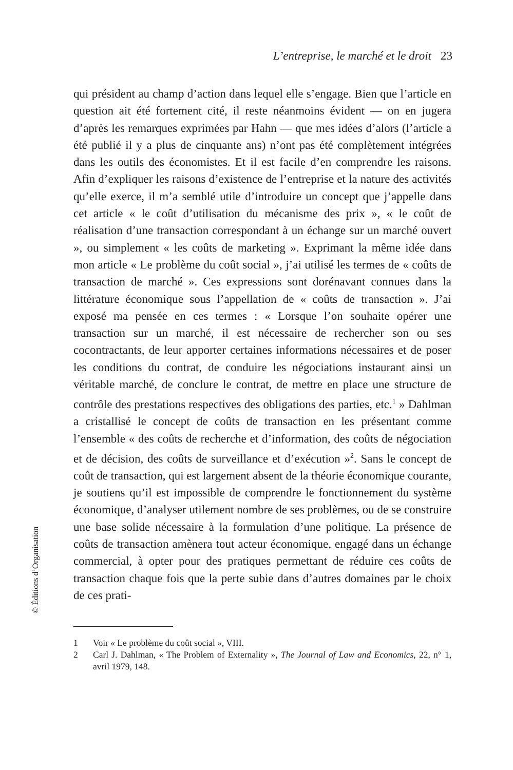L’entreprise, le marché et le droit 23
qui président au champ d’action dans lequel elle s’engage. Bien que l’article en question ait été fortement cité, il reste néanmoins évident — on en jugera d’après les remarques exprimées par Hahn — que mes idées d’alors (l’article a été publié il y a plus de cinquante ans) n’ont pas été complètement intégrées dans les outils des économistes. Et il est facile d’en comprendre les raisons. Afin d’expliquer les raisons d’existence de l’entreprise et la nature des activités qu’elle exerce, il m’a semblé utile d’introduire un concept que j’appelle dans cet article « le coût d’utilisation du mécanisme des prix », « le coût de réalisation d’une transaction correspondant à un échange sur un marché ouvert », ou simplement « les coûts de marketing ». Exprimant la même idée dans mon article « Le problème du coût social », j’ai utilisé les termes de « coûts de transaction de marché ». Ces expressions sont dorénavant connues dans la littérature économique sous l’appellation de « coûts de transaction ». J’ai exposé ma pensée en ces termes : « Lorsque l’on souhaite opérer une transaction sur un marché, il est nécessaire de rechercher son ou ses cocontractants, de leur apporter certaines informations nécessaires et de poser les conditions du contrat, de conduire les négociations instaurant ainsi un véritable marché, de conclure le contrat, de mettre en place une structure de contrôle des prestations respectives des obligations des parties, etc.<sup>1</sup> » Dahlman a cristallisé le concept de coûts de transaction en les présentant comme l’ensemble « des coûts de recherche et d’information, des coûts de négociation et de décision, des coûts de surveillance et d’exécution »<sup>2</sup>. Sans le concept de coût de transaction, qui est largement absent de la théorie économique courante, je soutiens qu’il est impossible de comprendre le fonctionnement du système économique, d’analyser utilement nombre de ses problèmes, ou de se construire une base solide nécessaire à la formulation d’une politique. La présence de coûts de transaction amènera tout acteur économique, engagé dans un échange commercial, à opter pour des pratiques permettant de réduire ces coûts de transaction chaque fois que la perte subie dans d’autres domaines par le choix de ces prati-
1 Voir « Le problème du coût social », VIII.
2 Carl J. Dahlman, « The Problem of Externality », The Journal of Law and Economics, 22, n° 1, avril 1979, 148.
© Éditions d’Organisation